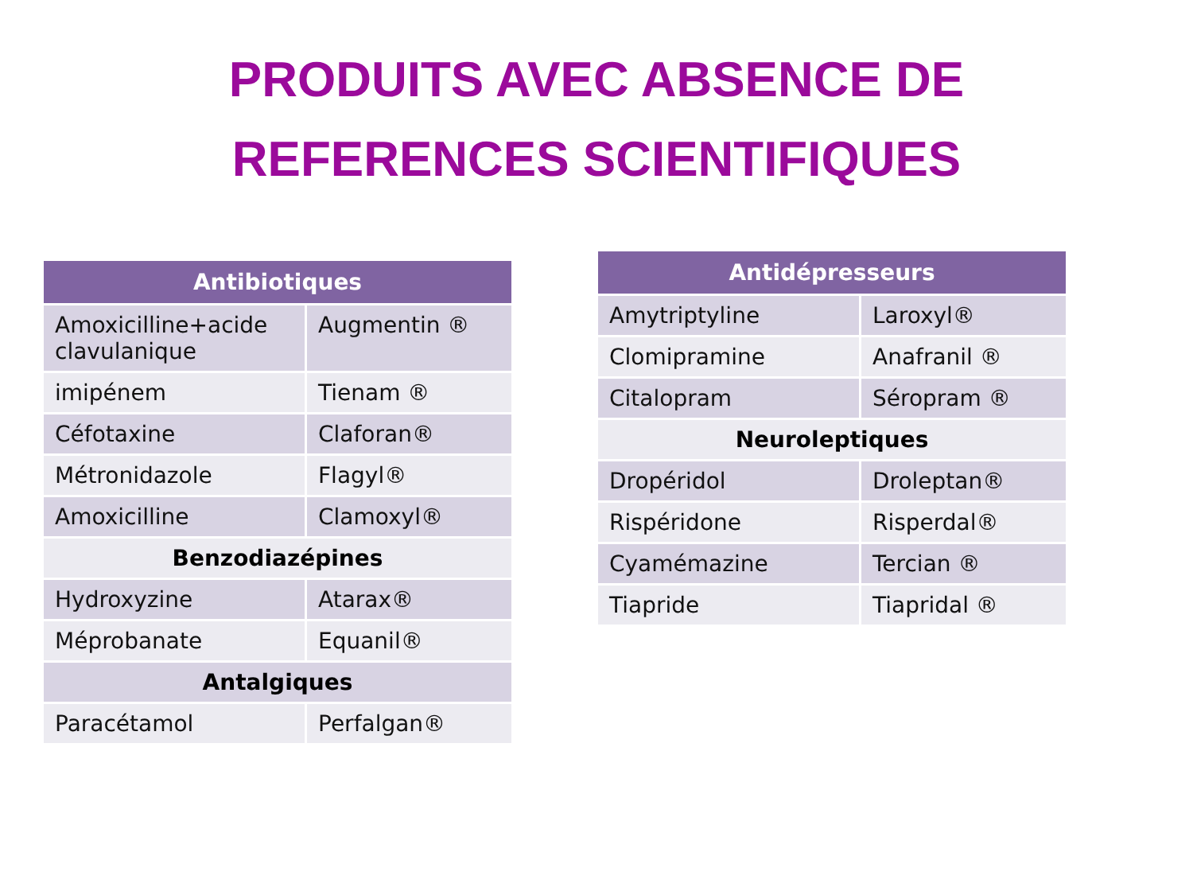PRODUITS AVEC ABSENCE DE
REFERENCES SCIENTIFIQUES
| Antibiotiques | |
| --- | --- |
| Amoxicilline+acide clavulanique | Augmentin ® |
| imipénem | Tienam ® |
| Céfotaxine | Claforan® |
| Métronidazole | Flagyl® |
| Amoxicilline | Clamoxyl® |
| Benzodiazépines | |
| Hydroxyzine | Atarax® |
| Méprobanate | Equanil® |
| Antalgiques | |
| Paracétamol | Perfalgan® |
| Antidépresseurs | |
| --- | --- |
| Amytriptyline | Laroxyl® |
| Clomipramine | Anafranil ® |
| Citalopram | Séropram ® |
| Neuroleptiques | |
| Dropéridol | Droleptan® |
| Rispéridone | Risperdal® |
| Cyamémazine | Tercian ® |
| Tiapride | Tiapridal ® |